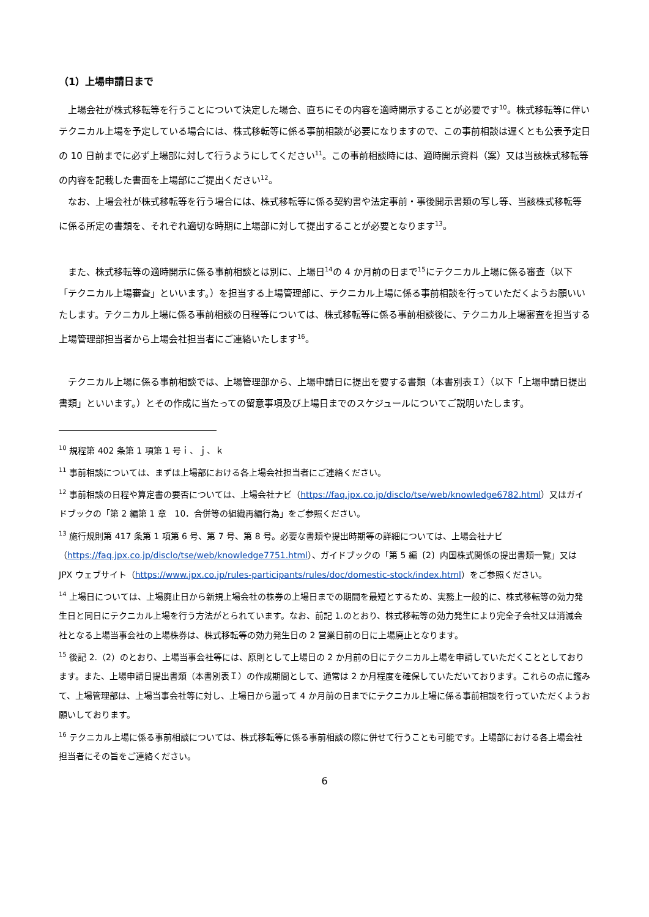（1）上場申請日まで
　上場会社が株式移転等を行うことについて決定した場合、直ちにその内容を適時開示することが必要です<sup>10</sup>。株式移転等に伴いテクニカル上場を予定している場合には、株式移転等に係る事前相談が必要になりますので、この事前相談は遅くとも公表予定日の 10 日前までに必ず上場部に対して行うようにしてください<sup>11</sup>。この事前相談時には、適時開示資料（案）又は当該株式移転等の内容を記載した書面を上場部にご提出ください<sup>12</sup>。
　なお、上場会社が株式移転等を行う場合には、株式移転等に係る契約書や法定事前・事後開示書類の写し等、当該株式移転等に係る所定の書類を、それぞれ適切な時期に上場部に対して提出することが必要となります<sup>13</sup>。
　また、株式移転等の適時開示に係る事前相談とは別に、上場日<sup>14</sup>の 4 か月前の日まで<sup>15</sup>にテクニカル上場に係る審査（以下「テクニカル上場審査」といいます。）を担当する上場管理部に、テクニカル上場に係る事前相談を行っていただくようお願いいたします。テクニカル上場に係る事前相談の日程等については、株式移転等に係る事前相談後に、テクニカル上場審査を担当する上場管理部担当者から上場会社担当者にご連絡いたします<sup>16</sup>。
　テクニカル上場に係る事前相談では、上場管理部から、上場申請日に提出を要する書類（本書別表Ｉ）（以下「上場申請日提出書類」といいます。）とその作成に当たっての留意事項及び上場日までのスケジュールについてご説明いたします。
<sup>10</sup> 規程第 402 条第 1 項第 1 号ｉ、ｊ、ｋ
<sup>11</sup> 事前相談については、まずは上場部における各上場会社担当者にご連絡ください。
<sup>12</sup> 事前相談の日程や算定書の要否については、上場会社ナビ（https://faq.jpx.co.jp/disclo/tse/web/knowledge6782.html）又はガイドブックの「第 2 編第 1 章　10．合併等の組織再編行為」をご参照ください。
<sup>13</sup> 施行規則第 417 条第 1 項第 6 号、第 7 号、第 8 号。必要な書類や提出時期等の詳細については、上場会社ナビ（https://faq.jpx.co.jp/disclo/tse/web/knowledge7751.html）、ガイドブックの「第 5 編〔2〕内国株式関係の提出書類一覧」又は JPX ウェブサイト（https://www.jpx.co.jp/rules-participants/rules/doc/domestic-stock/index.html）をご参照ください。
<sup>14</sup> 上場日については、上場廃止日から新規上場会社の株券の上場日までの期間を最短とするため、実務上一般的に、株式移転等の効力発生日と同日にテクニカル上場を行う方法がとられています。なお、前記 1.のとおり、株式移転等の効力発生により完全子会社又は消滅会社となる上場当事会社の上場株券は、株式移転等の効力発生日の 2 営業日前の日に上場廃止となります。
<sup>15</sup> 後記 2.（2）のとおり、上場当事会社等には、原則として上場日の 2 か月前の日にテクニカル上場を申請していただくこととしております。また、上場申請日提出書類（本書別表Ｉ）の作成期間として、通常は 2 か月程度を確保していただいております。これらの点に鑑みて、上場管理部は、上場当事会社等に対し、上場日から遡って 4 か月前の日までにテクニカル上場に係る事前相談を行っていただくようお願いしております。
<sup>16</sup> テクニカル上場に係る事前相談については、株式移転等に係る事前相談の際に併せて行うことも可能です。上場部における各上場会社担当者にその旨をご連絡ください。
6